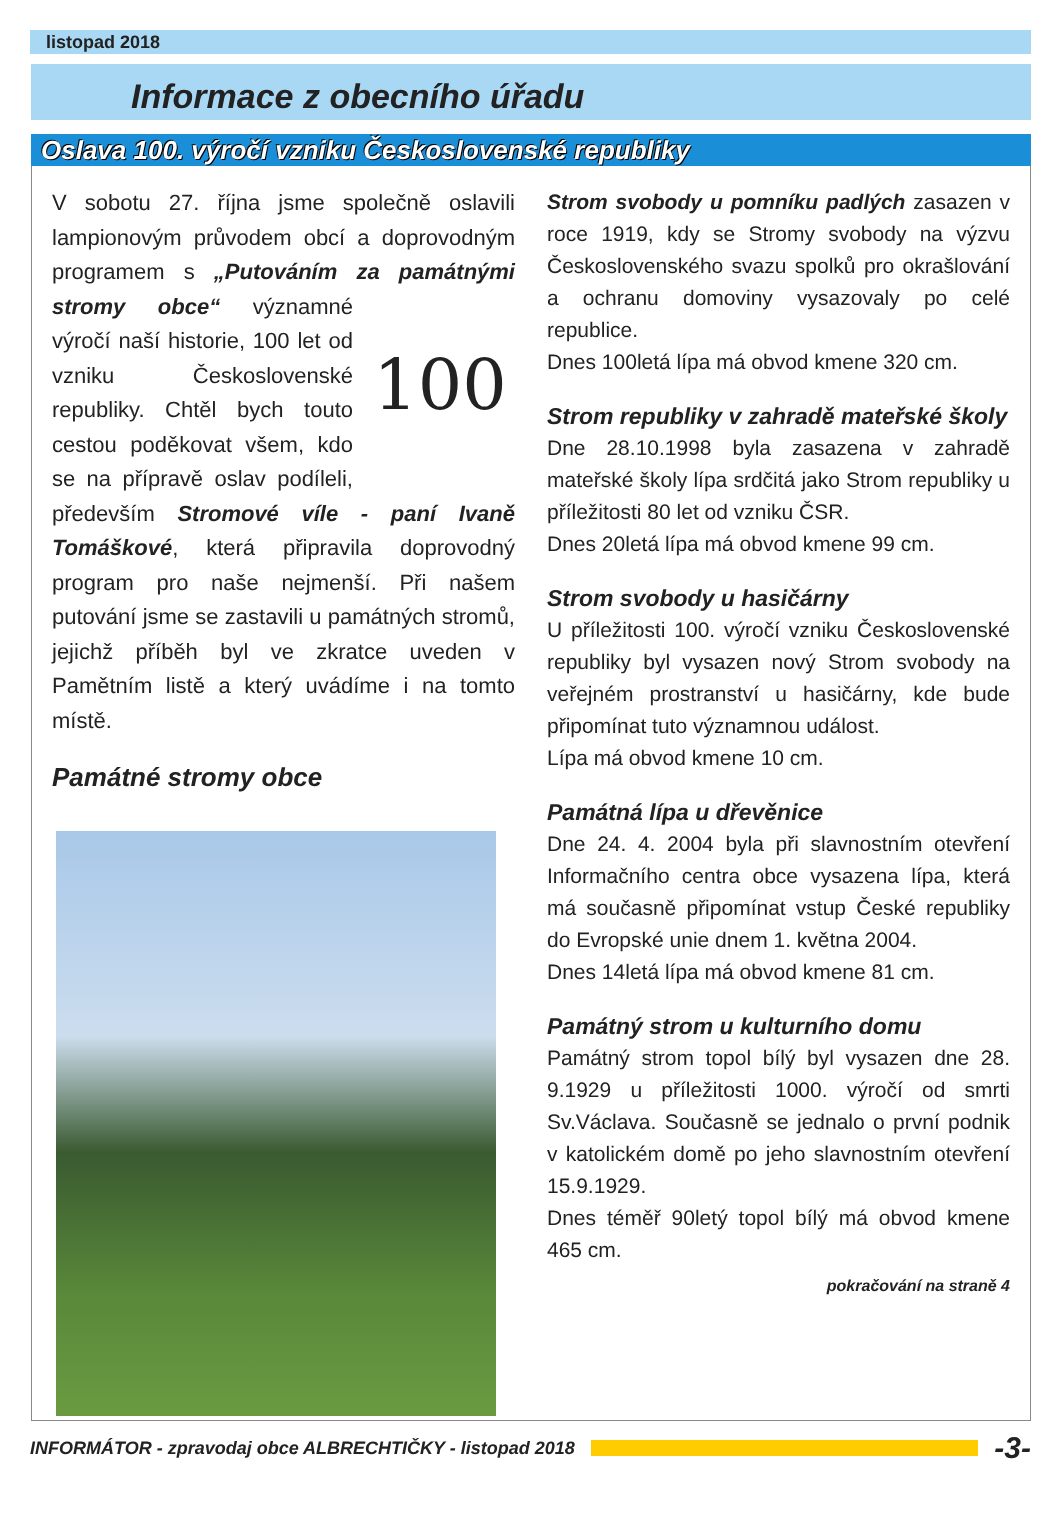listopad 2018
Informace z obecního úřadu
Oslava 100. výročí vzniku Československé republiky
V sobotu 27. října jsme společně oslavili lampionovým průvodem obcí a doprovodným programem s „Putováním za památnými stromy obce“ 100 významné výročí naší historie, 100 let od vzniku Československé republiky. Chtěl bych touto cestou poděkovat všem, kdo se na přípravě oslav podíleli, především Stromové víle - paní Ivaně Tomáškové, která připravila doprovodný program pro naše nejmenší. Při našem putování jsme se zastavili u památných stromů, jejichž příběh byl ve zkratce uveden v Pamětním listě a který uvádíme i na tomto místě.
Památné stromy obce
Strom svobody u pomníku padlých zasazen v roce 1919, kdy se Stromy svobody na výzvu Československého svazu spolků pro okrašlování a ochranu domoviny vysazovaly po celé republice.
Dnes 100letá lípa má obvod kmene 320 cm.
Strom republiky v zahradě mateřské školy
Dne 28.10.1998 byla zasazena v zahradě mateřské školy lípa srdčitá jako Strom republiky u příležitosti 80 let od vzniku ČSR.
Dnes 20letá lípa má obvod kmene 99 cm.
Strom svobody u hasičárny
U příležitosti 100. výročí vzniku Československé republiky byl vysazen nový Strom svobody na veřejném prostranství u hasičárny, kde bude připomínat tuto významnou událost.
Lípa má obvod kmene 10 cm.
Památná lípa u dřevěnice
Dne 24. 4. 2004 byla při slavnostním otevření Informačního centra obce vysazena lípa, která má současně připomínat vstup České republiky do Evropské unie dnem 1. května 2004.
Dnes 14letá lípa má obvod kmene 81 cm.
Památný strom u kulturního domu
Památný strom topol bílý byl vysazen dne 28. 9.1929 u příležitosti 1000. výročí od smrti Sv.Václava. Současně se jednalo o první podnik v katolickém domě po jeho slavnostním otevření 15.9.1929.
Dnes téměř 90letý topol bílý má obvod kmene 465 cm.
pokračování na straně 4
INFORMÁTOR - zpravodaj obce ALBRECHTIČKY - listopad 2018
-3-